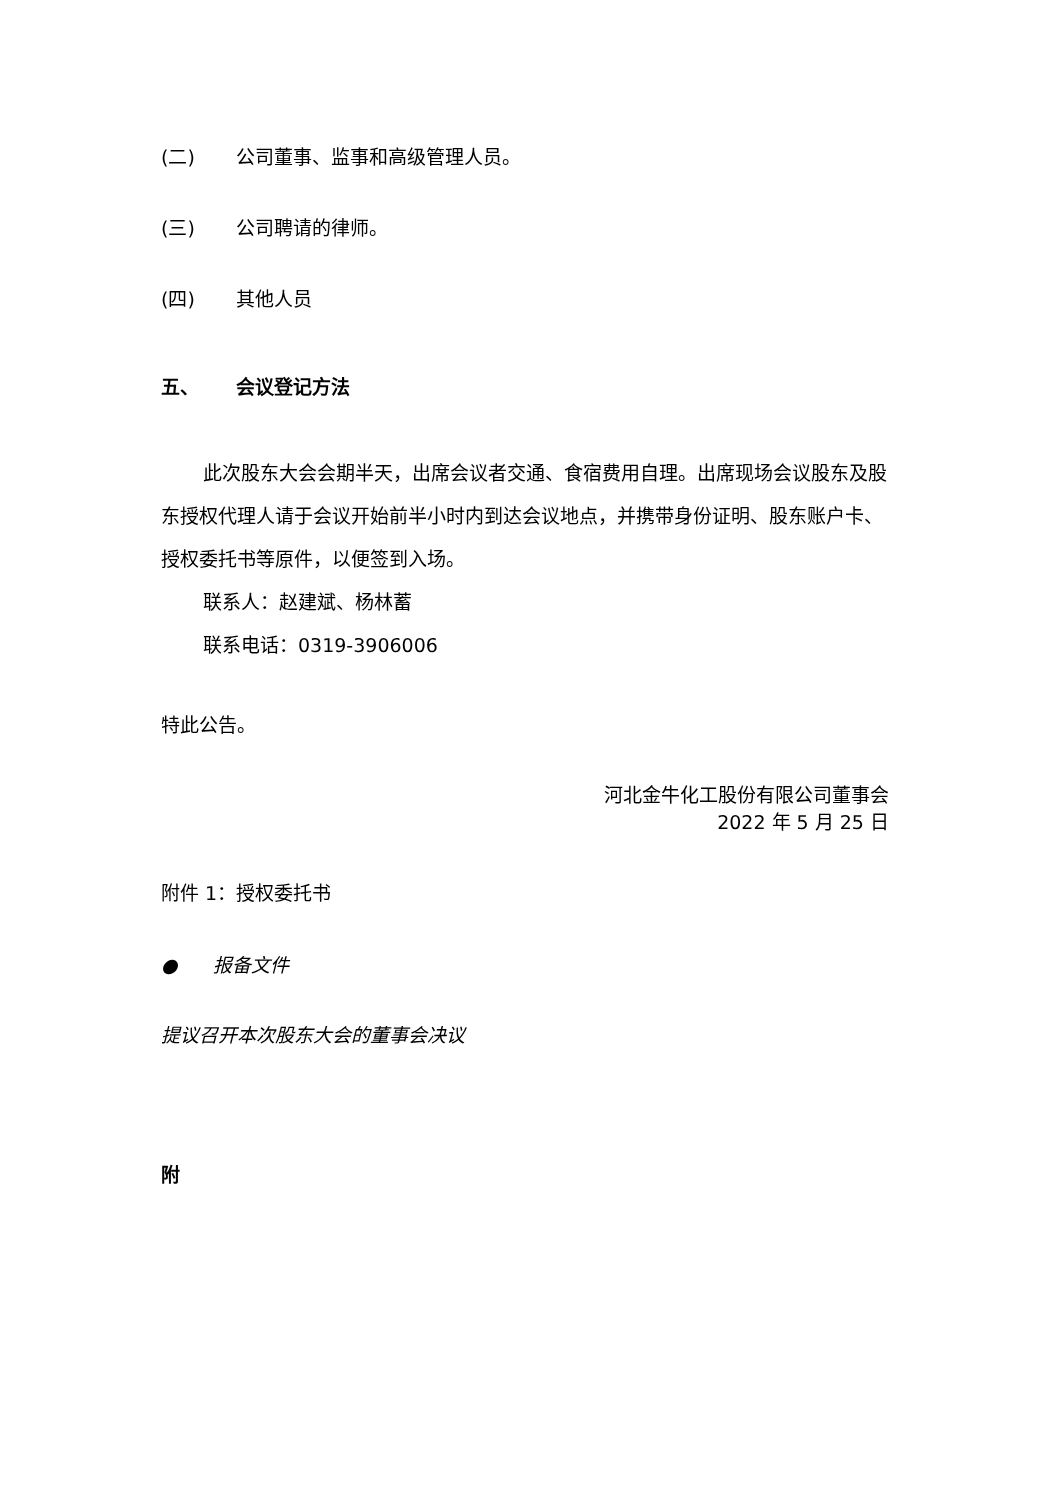(二) 公司董事、监事和高级管理人员。
(三) 公司聘请的律师。
(四) 其他人员
五、 会议登记方法
此次股东大会会期半天，出席会议者交通、食宿费用自理。出席现场会议股东及股东授权代理人请于会议开始前半小时内到达会议地点，并携带身份证明、股东账户卡、授权委托书等原件，以便签到入场。
联系人：赵建斌、杨林蓄
联系电话：0319-3906006
特此公告。
河北金牛化工股份有限公司董事会
2022 年 5 月 25 日
附件 1：授权委托书
● 报备文件
提议召开本次股东大会的董事会决议
附